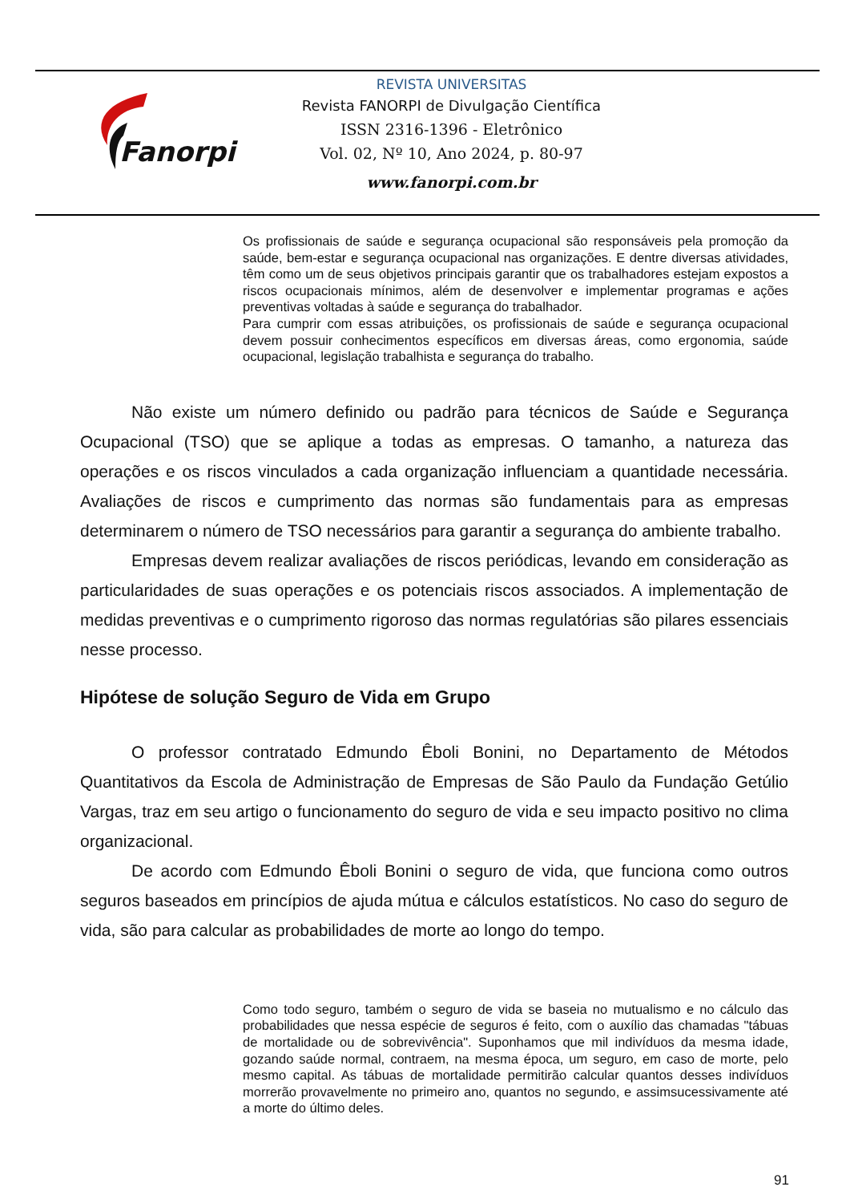Fanorpi
REVISTA UNIVERSITAS
Revista FANORPI de Divulgação Científica
ISSN 2316-1396 - Eletrônico
Vol. 02, Nº 10, Ano 2024, p. 80-97
www.fanorpi.com.br
Os profissionais de saúde e segurança ocupacional são responsáveis pela promoção da saúde, bem-estar e segurança ocupacional nas organizações. E dentre diversas atividades, têm como um de seus objetivos principais garantir que os trabalhadores estejam expostos a riscos ocupacionais mínimos, além de desenvolver e implementar programas e ações preventivas voltadas à saúde e segurança do trabalhador.
Para cumprir com essas atribuições, os profissionais de saúde e segurança ocupacional devem possuir conhecimentos específicos em diversas áreas, como ergonomia, saúde ocupacional, legislação trabalhista e segurança do trabalho.
Não existe um número definido ou padrão para técnicos de Saúde e Segurança Ocupacional (TSO) que se aplique a todas as empresas. O tamanho, a natureza das operações e os riscos vinculados a cada organização influenciam a quantidade necessária. Avaliações de riscos e cumprimento das normas são fundamentais para as empresas determinarem o número de TSO necessários para garantir a segurança do ambiente trabalho.
Empresas devem realizar avaliações de riscos periódicas, levando em consideração as particularidades de suas operações e os potenciais riscos associados. A implementação de medidas preventivas e o cumprimento rigoroso das normas regulatórias são pilares essenciais nesse processo.
Hipótese de solução Seguro de Vida em Grupo
O professor contratado Edmundo Êboli Bonini, no Departamento de Métodos Quantitativos da Escola de Administração de Empresas de São Paulo da Fundação Getúlio Vargas, traz em seu artigo o funcionamento do seguro de vida e seu impacto positivo no clima organizacional.
De acordo com Edmundo Êboli Bonini o seguro de vida, que funciona como outros seguros baseados em princípios de ajuda mútua e cálculos estatísticos. No caso do seguro de vida, são para calcular as probabilidades de morte ao longo do tempo.
Como todo seguro, também o seguro de vida se baseia no mutualismo e no cálculo das probabilidades que nessa espécie de seguros é feito, com o auxílio das chamadas "tábuas de mortalidade ou de sobrevivência". Suponhamos que mil indivíduos da mesma idade, gozando saúde normal, contraem, na mesma época, um seguro, em caso de morte, pelo mesmo capital. As tábuas de mortalidade permitirão calcular quantos desses indivíduos morrerão provavelmente no primeiro ano, quantos no segundo, e assimsucessivamente até a morte do último deles.
91